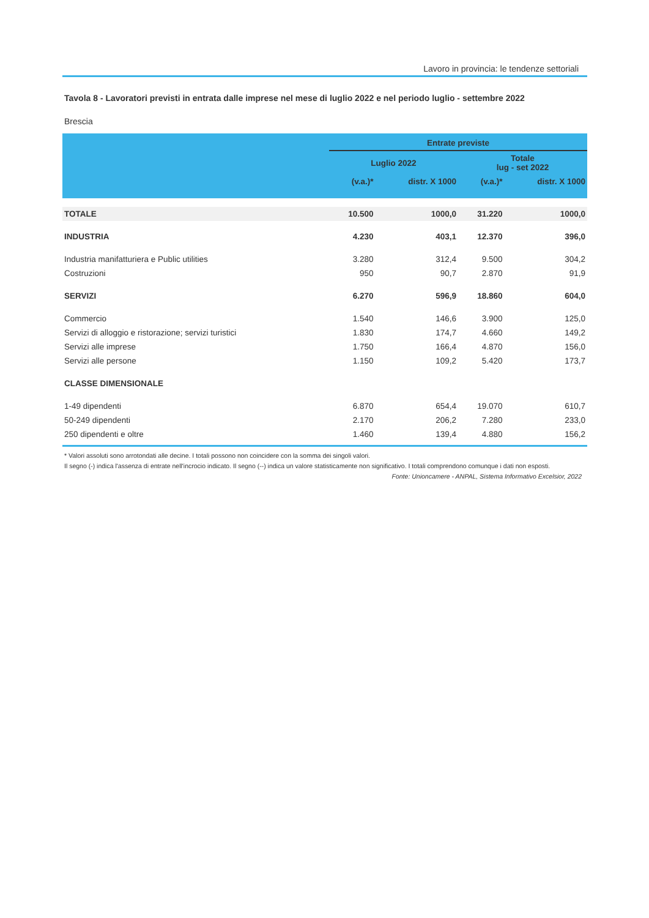Lavoro in provincia: le tendenze settoriali
Tavola 8 - Lavoratori previsti in entrata dalle imprese nel mese di luglio 2022 e nel periodo luglio - settembre 2022
Brescia
| | Entrate previste | | | |
| --- | --- | --- | --- | --- |
| | Luglio 2022 | | Totale lug - set 2022 | |
| | (v.a.)* | distr. X 1000 | (v.a.)* | distr. X 1000 |
| TOTALE | 10.500 | 1000,0 | 31.220 | 1000,0 |
| INDUSTRIA | 4.230 | 403,1 | 12.370 | 396,0 |
| Industria manifatturiera e Public utilities | 3.280 | 312,4 | 9.500 | 304,2 |
| Costruzioni | 950 | 90,7 | 2.870 | 91,9 |
| SERVIZI | 6.270 | 596,9 | 18.860 | 604,0 |
| Commercio | 1.540 | 146,6 | 3.900 | 125,0 |
| Servizi di alloggio e ristorazione; servizi turistici | 1.830 | 174,7 | 4.660 | 149,2 |
| Servizi alle imprese | 1.750 | 166,4 | 4.870 | 156,0 |
| Servizi alle persone | 1.150 | 109,2 | 5.420 | 173,7 |
| CLASSE DIMENSIONALE | | | | |
| 1-49 dipendenti | 6.870 | 654,4 | 19.070 | 610,7 |
| 50-249 dipendenti | 2.170 | 206,2 | 7.280 | 233,0 |
| 250 dipendenti e oltre | 1.460 | 139,4 | 4.880 | 156,2 |
* Valori assoluti sono arrotondati alle decine. I totali possono non coincidere con la somma dei singoli valori.
Il segno (-) indica l'assenza di entrate nell'incrocio indicato. Il segno (--) indica un valore statisticamente non significativo. I totali comprendono comunque i dati non esposti.
Fonte: Unioncamere - ANPAL, Sistema Informativo Excelsior, 2022